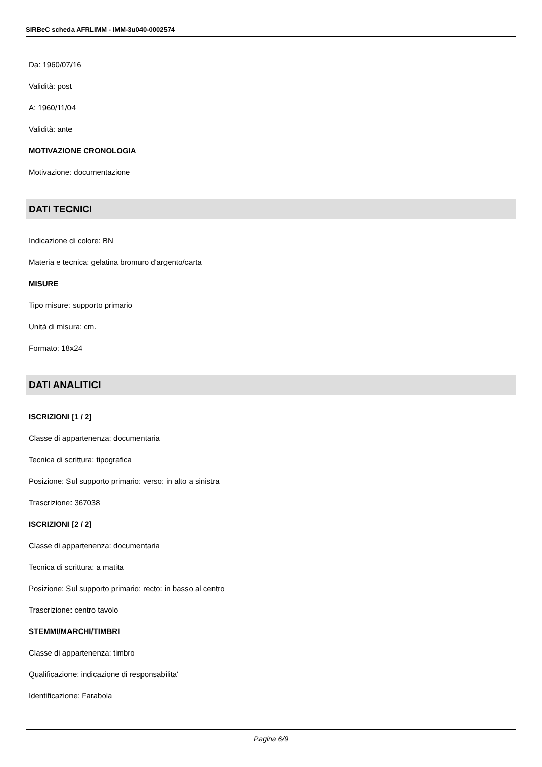SIRBeC scheda AFRLIMM - IMM-3u040-0002574
Da: 1960/07/16
Validità: post
A: 1960/11/04
Validità: ante
MOTIVAZIONE CRONOLOGIA
Motivazione: documentazione
DATI TECNICI
Indicazione di colore: BN
Materia e tecnica: gelatina bromuro d'argento/carta
MISURE
Tipo misure: supporto primario
Unità di misura: cm.
Formato: 18x24
DATI ANALITICI
ISCRIZIONI [1 / 2]
Classe di appartenenza: documentaria
Tecnica di scrittura: tipografica
Posizione: Sul supporto primario: verso: in alto a sinistra
Trascrizione: 367038
ISCRIZIONI [2 / 2]
Classe di appartenenza: documentaria
Tecnica di scrittura: a matita
Posizione: Sul supporto primario: recto: in basso al centro
Trascrizione: centro tavolo
STEMMI/MARCHI/TIMBRI
Classe di appartenenza: timbro
Qualificazione: indicazione di responsabilita'
Identificazione: Farabola
Pagina 6/9